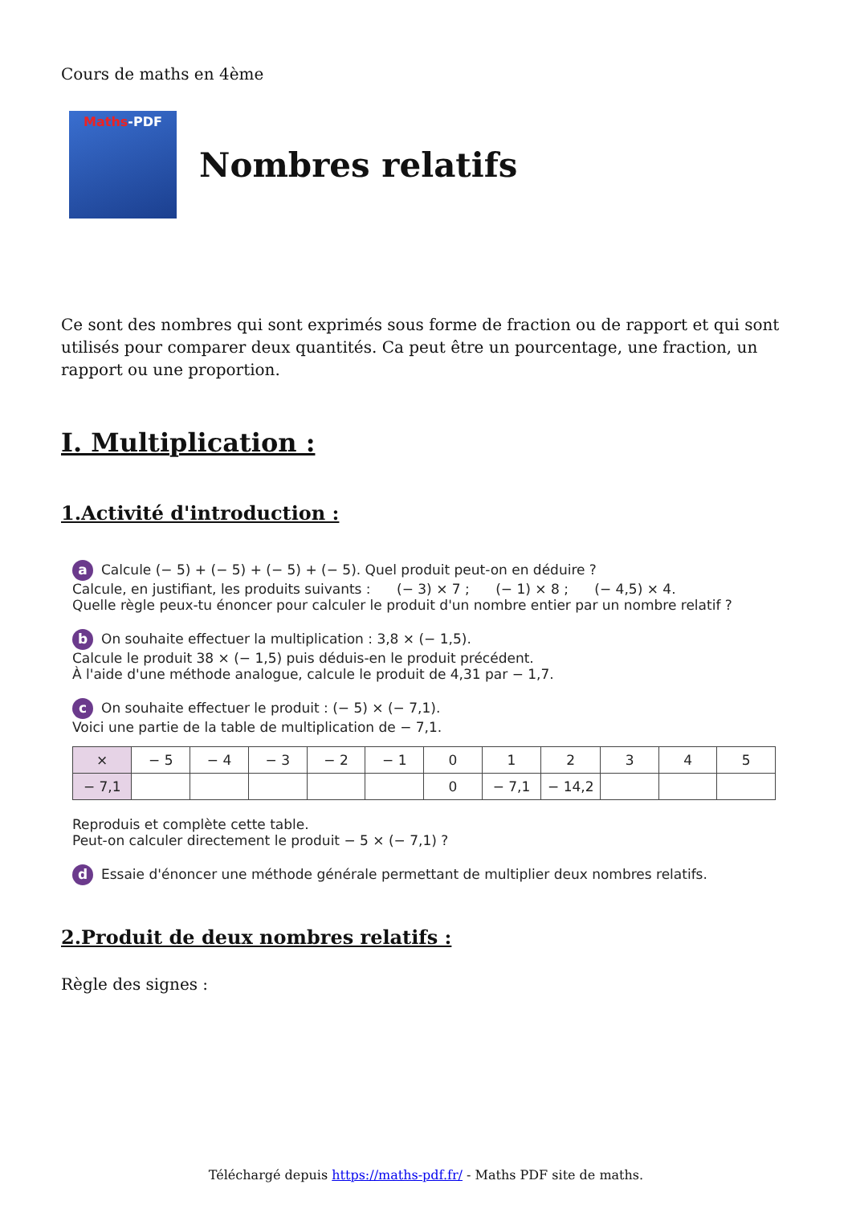Cours de maths en 4ème
Maths-PDF
Nombres relatifs
Ce sont des nombres qui sont exprimés sous forme de fraction ou de rapport et qui sont utilisés pour comparer deux quantités. Ca peut être un pourcentage, une fraction, un rapport ou une proportion.
I. Multiplication :
1.Activité d'introduction :
a Calcule (− 5) + (− 5) + (− 5) + (− 5). Quel produit peut-on en déduire ?
Calcule, en justifiant, les produits suivants : (− 3) × 7 ; (− 1) × 8 ; (− 4,5) × 4.
Quelle règle peux-tu énoncer pour calculer le produit d'un nombre entier par un nombre relatif ?
b On souhaite effectuer la multiplication : 3,8 × (− 1,5).
Calcule le produit 38 × (− 1,5) puis déduis-en le produit précédent.
À l'aide d'une méthode analogue, calcule le produit de 4,31 par − 1,7.
c On souhaite effectuer le produit : (− 5) × (− 7,1).
Voici une partie de la table de multiplication de − 7,1.
| × | − 5 | − 4 | − 3 | − 2 | − 1 | 0 | 1 | 2 | 3 | 4 | 5 |
| − 7,1 | | | | | | 0 | − 7,1 | − 14,2 | | | |
Reproduis et complète cette table.
Peut-on calculer directement le produit − 5 × (− 7,1) ?
d Essaie d'énoncer une méthode générale permettant de multiplier deux nombres relatifs.
2.Produit de deux nombres relatifs :
Règle des signes :
Téléchargé depuis https://maths-pdf.fr/ - Maths PDF site de maths.